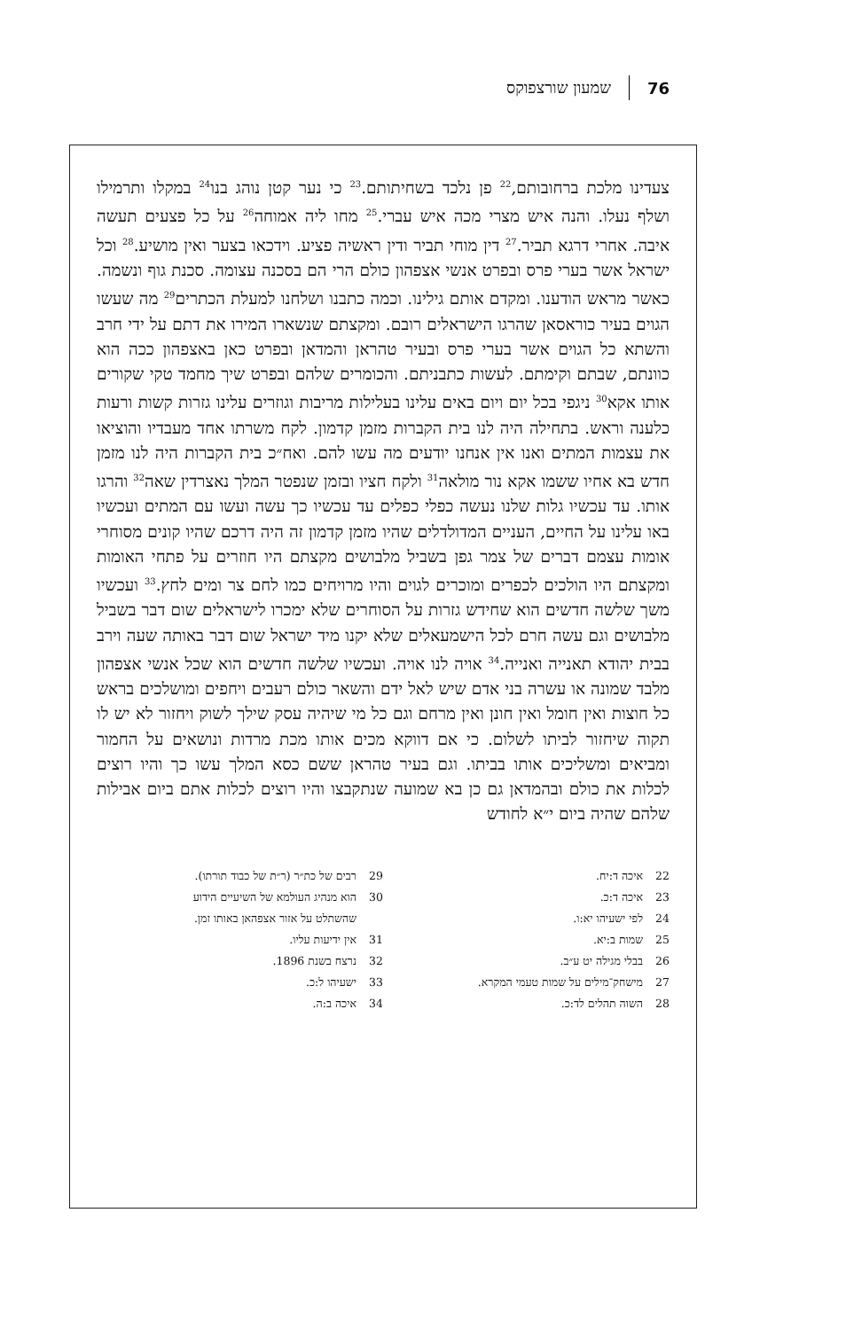76 שמעון שורצפוקס
צעדינו מלכת ברחובותם,<sup>22</sup> פן נלכד בשחיתותם.<sup>23</sup> כי נער קטן נוהג בנו<sup>24</sup> במקלו ותרמילו ושלף נעלו. והנה איש מצרי מכה איש עברי.<sup>25</sup> מחו ליה אמוחה<sup>26</sup> על כל פצעים תעשה איבה. אחרי דרגא תביר.<sup>27</sup> דין מוחי תביר ודין ראשיה פציע. וידכאו בצער ואין מושיע.<sup>28</sup> וכל ישראל אשר בערי פרס ובפרט אנשי אצפהון כולם הרי הם בסכנה עצומה. סכנת גוף ונשמה. כאשר מראש הודענו. ומקדם אותם גילינו. וכמה כתבנו ושלחנו למעלת הכתרים<sup>29</sup> מה שעשו הגוים בעיר כוראסאן שהרגו הישראלים רובם. ומקצתם שנשארו המירו את דתם על ידי חרב והשתא כל הגוים אשר בערי פרס ובעיר טהראן והמדאן ובפרט כאן באצפהון ככה הוא כוונתם, שבתם וקימתם. לעשות כתבניתם. והכומרים שלהם ובפרט שיך מחמד טקי שקורים אותו אקא<sup>30</sup> ניגפי בכל יום ויום באים עלינו בעלילות מריבות וגוזרים עלינו גזרות קשות ורעות כלענה וראש. בתחילה היה לנו בית הקברות מזמן קדמון. לקח משרתו אחד מעבדיו והוציאו את עצמות המתים ואנו אין אנחנו יודעים מה עשו להם. ואח״כ בית הקברות היה לנו מזמן חדש בא אחיו ששמו אקא נור מולאה<sup>31</sup> ולקח חציו ובזמן שנפטר המלך נאצרדין שאה<sup>32</sup> והרגו אותו. עד עכשיו גלות שלנו נעשה כפלי כפלים עד עכשיו כך עשה ועשו עם המתים ועכשיו באו עלינו על החיים, העניים המדולדלים שהיו מזמן קדמון זה היה דרכם שהיו קונים מסוחרי אומות עצמם דברים של צמר גפן בשביל מלבושים מקצתם היו חוזרים על פתחי האומות ומקצתם היו הולכים לכפרים ומוכרים לגוים והיו מרויחים כמו לחם צר ומים לחץ.<sup>33</sup> ועכשיו משך שלשה חדשים הוא שחידש גזרות על הסוחרים שלא ימכרו לישראלים שום דבר בשביל מלבושים וגם עשה חרם לכל הישמעאלים שלא יקנו מיד ישראל שום דבר באותה שעה וירב בבית יהודא תאנייה ואנייה.<sup>34</sup> אויה לנו אויה. ועכשיו שלשה חדשים הוא שכל אנשי אצפהון מלבד שמונה או עשרה בני אדם שיש לאל ידם והשאר כולם רעבים ויחפים ומושלכים בראש כל חוצות ואין חומל ואין חונן ואין מרחם וגם כל מי שיהיה עסק שילך לשוק ויחזור לא יש לו תקוה שיחזור לביתו לשלום. כי אם דווקא מכים אותו מכת מרדות ונושאים על החמור ומביאים ומשליכים אותו בביתו. וגם בעיר טהראן ששם כסא המלך עשו כך והיו רוצים לכלות את כולם ובהמדאן גם כן בא שמועה שנתקבצו והיו רוצים לכלות אתם ביום אבילות שלהם שהיה ביום י״א לחודש
22 איכה ד:יח.
23 איכה ד:כ.
24 לפי ישעיהו יא:ו.
25 שמות ב:יא.
26 בבלי מגילה יט ע״ב.
27 מישחק־מילים על שמות טעמי המקרא.
28 השוה תהלים לד:כ.
29 רבים של כת״ר (ר״ת של כבוד תורתו).
30 הוא מנהיג העולמא של השיעיים הידוע
שהשתלט על אזור אצפהאן באותו זמן.
31 אין ידיעות עליו.
32 נרצח בשנת 1896.
33 ישעיהו ל:כ.
34 איכה ב:ה.